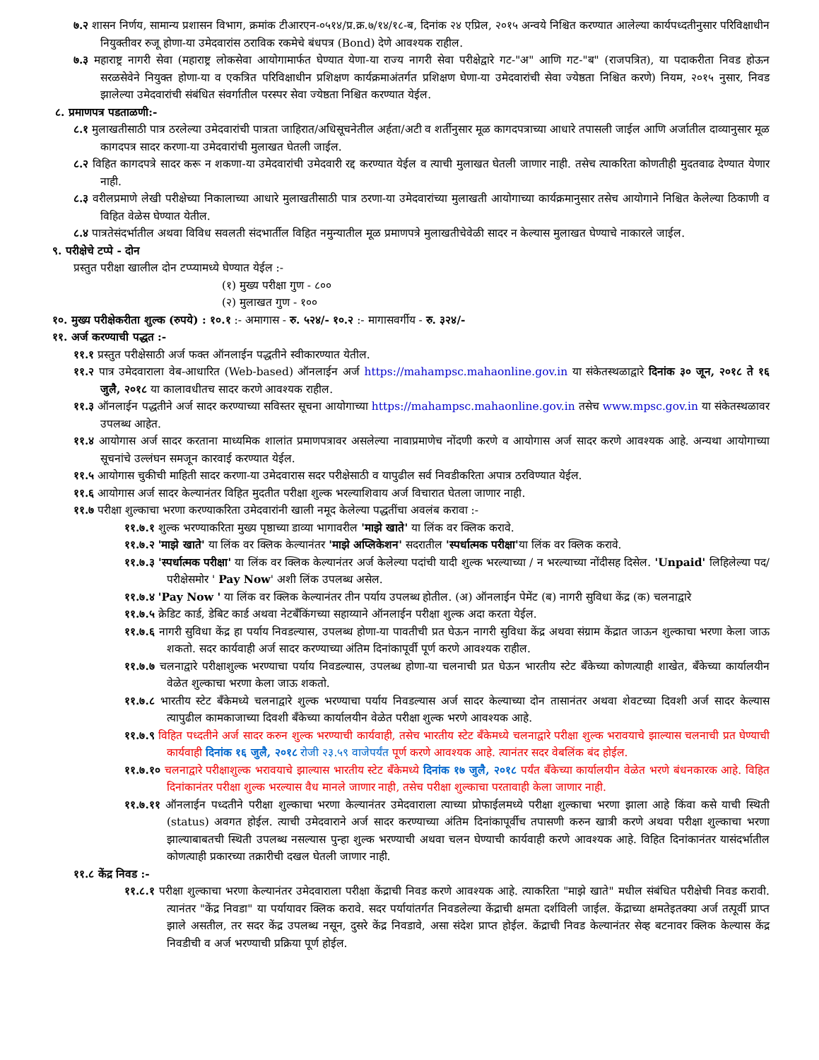७.२ शासन निर्णय, सामान्य प्रशासन विभाग, क्रमांक टीआरएन-०५१४/प्र.क्र.७/१४/१८-ब, दिनांक २४ एप्रिल, २०१५ अन्वये निश्चित करण्यात आलेल्या कार्यपध्दतीनुसार परिविक्षाधीन नियुक्तीवर रुजू होणा-या उमेदवारांस ठराविक रकमेचे बंधपत्र (Bond) देणे आवश्यक राहील.
७.३ महाराष्ट्र नागरी सेवा (महाराष्ट्र लोकसेवा आयोगामार्फत घेण्यात येणा-या राज्य नागरी सेवा परीक्षेद्वारे गट-"अ" आणि गट-"ब" (राजपत्रित), या पदाकरीता निवड होऊन सरळसेवेने नियुक्त होणा-या व एकत्रित परिविक्षाधीन प्रशिक्षण कार्यक्रमाअंतर्गत प्रशिक्षण घेणा-या उमेदवारांची सेवा ज्येष्ठता निश्चित करणे) नियम, २०१५ नुसार, निवड झालेल्या उमेदवारांची संबंधित संवर्गातील परस्पर सेवा ज्येष्ठता निश्चित करण्यात येईल.
८. प्रमाणपत्र पडताळणी:-
८.१ मुलाखतीसाठी पात्र ठरलेल्या उमेदवारांची पात्रता जाहिरात/अधिसूचनेतील अर्हता/अटी व शर्तीनुसार मूळ कागदपत्राच्या आधारे तपासली जाईल आणि अर्जातील दाव्यानुसार मूळ कागदपत्र सादर करणा-या उमेदवारांची मुलाखत घेतली जाईल.
८.२ विहित कागदपत्रे सादर करू न शकणा-या उमेदवारांची उमेदवारी रद्द करण्यात येईल व त्याची मुलाखत घेतली जाणार नाही. तसेच त्याकरिता कोणतीही मुदतवाढ देण्यात येणार नाही.
८.३ वरीलप्रमाणे लेखी परीक्षेच्या निकालाच्या आधारे मुलाखतीसाठी पात्र ठरणा-या उमेदवारांच्या मुलाखती आयोगाच्या कार्यक्रमानुसार तसेच आयोगाने निश्चित केलेल्या ठिकाणी व विहित वेळेस घेण्यात येतील.
८.४ पात्रतेसंदर्भातील अथवा विविध सवलती संदभार्तील विहित नमुन्यातील मूळ प्रमाणपत्रे मुलाखतीचेवेळी सादर न केल्यास मुलाखत घेण्याचे नाकारले जाईल.
९. परीक्षेचे टप्पे - दोन
प्रस्तुत परीक्षा खालील दोन टप्प्यामध्ये घेण्यात येईल :-
(१) मुख्य परीक्षा गुण - ८००
(२) मुलाखत गुण - १००
१०. मुख्य परीक्षेकरीता शुल्क (रुपये) : १०.१ :- अमागास - रु. ५२४/- १०.२ :- मागासवर्गीय - रु. ३२४/-
११. अर्ज करण्याची पद्धत :-
११.१ प्रस्तुत परीक्षेसाठी अर्ज फक्त ऑनलाईन पद्धतीने स्वीकारण्यात येतील.
११.२ पात्र उमेदवाराला वेब-आधारित (Web-based) ऑनलाईन अर्ज https://mahampsc.mahaonline.gov.in या संकेतस्थळाद्वारे दिनांक ३० जून, २०१८ ते १६ जुलै, २०१८ या कालावधीतच सादर करणे आवश्यक राहील.
११.३ ऑनलाईन पद्धतीने अर्ज सादर करण्याच्या सविस्तर सूचना आयोगाच्या https://mahampsc.mahaonline.gov.in तसेच www.mpsc.gov.in या संकेतस्थळावर उपलब्ध आहेत.
११.४ आयोगास अर्ज सादर करताना माध्यमिक शालांत प्रमाणपत्रावर असलेल्या नावाप्रमाणेच नोंदणी करणे व आयोगास अर्ज सादर करणे आवश्यक आहे. अन्यथा आयोगाच्या सूचनांचे उल्लंघन समजून कारवाई करण्यात येईल.
११.५ आयोगास चुकीची माहिती सादर करणा-या उमेदवारास सदर परीक्षेसाठी व यापुढील सर्व निवडीकरिता अपात्र ठरविण्यात येईल.
११.६ आयोगास अर्ज सादर केल्यानंतर विहित मुदतीत परीक्षा शुल्क भरल्याशिवाय अर्ज विचारात घेतला जाणार नाही.
११.७ परीक्षा शुल्काचा भरणा करण्याकरिता उमेदवारांनी खाली नमूद केलेल्या पद्धतींचा अवलंब करावा :-
११.७.१ शुल्क भरण्याकरिता मुख्य पृष्ठाच्या डाव्या भागावरील 'माझे खाते' या लिंक वर क्लिक करावे.
११.७.२ 'माझे खाते' या लिंक वर क्लिक केल्यानंतर 'माझे अप्लिकेशन' सदरातील 'स्पर्धात्मक परीक्षा'या लिंक वर क्लिक करावे.
११.७.३ 'स्पर्धात्मक परीक्षा' या लिंक वर क्लिक केल्यानंतर अर्ज केलेल्या पदांची यादी शुल्क भरल्याच्या / न भरल्याच्या नोंदीसह दिसेल. 'Unpaid' लिहिलेल्या पद/परीक्षेसमोर ' Pay Now' अशी लिंक उपलब्ध असेल.
११.७.४ 'Pay Now ' या लिंक वर क्लिक केल्यानंतर तीन पर्याय उपलब्ध होतील. (अ) ऑनलाईन पेमेंट (ब) नागरी सुविधा केंद्र (क) चलनाद्वारे
११.७.५ क्रेडिट कार्ड, डेबिट कार्ड अथवा नेटबँकिंगच्या सहाय्याने ऑनलाईन परीक्षा शुल्क अदा करता येईल.
११.७.६ नागरी सुविधा केंद्र हा पर्याय निवडल्यास, उपलब्ध होणा-या पावतीची प्रत घेऊन नागरी सुविधा केंद्र अथवा संग्राम केंद्रात जाऊन शुल्काचा भरणा केला जाऊ शकतो. सदर कार्यवाही अर्ज सादर करण्याच्या अंतिम दिनांकापूर्वी पूर्ण करणे आवश्यक राहील.
११.७.७ चलनाद्वारे परीक्षाशुल्क भरण्याचा पर्याय निवडल्यास, उपलब्ध होणा-या चलनाची प्रत घेऊन भारतीय स्टेट बँकेच्या कोणत्याही शाखेत, बँकेच्या कार्यालयीन वेळेत शुल्काचा भरणा केला जाऊ शकतो.
११.७.८ भारतीय स्टेट बँकेमध्ये चलनाद्वारे शुल्क भरण्याचा पर्याय निवडल्यास अर्ज सादर केल्याच्या दोन तासानंतर अथवा शेवटच्या दिवशी अर्ज सादर केल्यास त्यापुढील कामकाजाच्या दिवशी बँकेच्या कार्यालयीन वेळेत परीक्षा शुल्क भरणे आवश्यक आहे.
११.७.९ विहित पध्दतीने अर्ज सादर करुन शुल्क भरण्याची कार्यवाही, तसेच भारतीय स्टेट बँकेमध्ये चलनाद्वारे परीक्षा शुल्क भरावयाचे झाल्यास चलनाची प्रत घेण्याची कार्यवाही दिनांक १६ जुलै, २०१८ रोजी २३.५९ वाजेपर्यंत पूर्ण करणे आवश्यक आहे. त्यानंतर सदर वेबलिंक बंद होईल.
११.७.१० चलनाद्वारे परीक्षाशुल्क भरावयाचे झाल्यास भारतीय स्टेट बँकेमध्ये दिनांक १७ जुलै, २०१८ पर्यंत बँकेच्या कार्यालयीन वेळेत भरणे बंधनकारक आहे. विहित दिनांकानंतर परीक्षा शुल्क भरल्यास वैध मानले जाणार नाही, तसेच परीक्षा शुल्काचा परतावाही केला जाणार नाही.
११.७.११ ऑनलाईन पध्दतीने परीक्षा शुल्काचा भरणा केल्यानंतर उमेदवाराला त्याच्या प्रोफाईलमध्ये परीक्षा शुल्काचा भरणा झाला आहे किंवा कसे याची स्थिती (status) अवगत होईल. त्याची उमेदवाराने अर्ज सादर करण्याच्या अंतिम दिनांकापूर्वीच तपासणी करुन खात्री करणे अथवा परीक्षा शुल्काचा भरणा झाल्याबाबतची स्थिती उपलब्ध नसल्यास पुन्हा शुल्क भरण्याची अथवा चलन घेण्याची कार्यवाही करणे आवश्यक आहे. विहित दिनांकानंतर यासंदर्भातील कोणत्याही प्रकारच्या तक्रारीची दखल घेतली जाणार नाही.
११.८ केंद्र निवड :-
११.८.१ परीक्षा शुल्काचा भरणा केल्यानंतर उमेदवाराला परीक्षा केंद्राची निवड करणे आवश्यक आहे. त्याकरिता "माझे खाते" मधील संबंधित परीक्षेची निवड करावी. त्यानंतर "केंद्र निवडा" या पर्यायावर क्लिक करावे. सदर पर्यायांतर्गत निवडलेल्या केंद्राची क्षमता दर्शविली जाईल. केंद्राच्या क्षमतेइतक्या अर्ज तत्पूर्वी प्राप्त झाले असतील, तर सदर केंद्र उपलब्ध नसून, दुसरे केंद्र निवडावे, असा संदेश प्राप्त होईल. केंद्राची निवड केल्यानंतर सेव्ह बटनावर क्लिक केल्यास केंद्र निवडीची व अर्ज भरण्याची प्रक्रिया पूर्ण होईल.